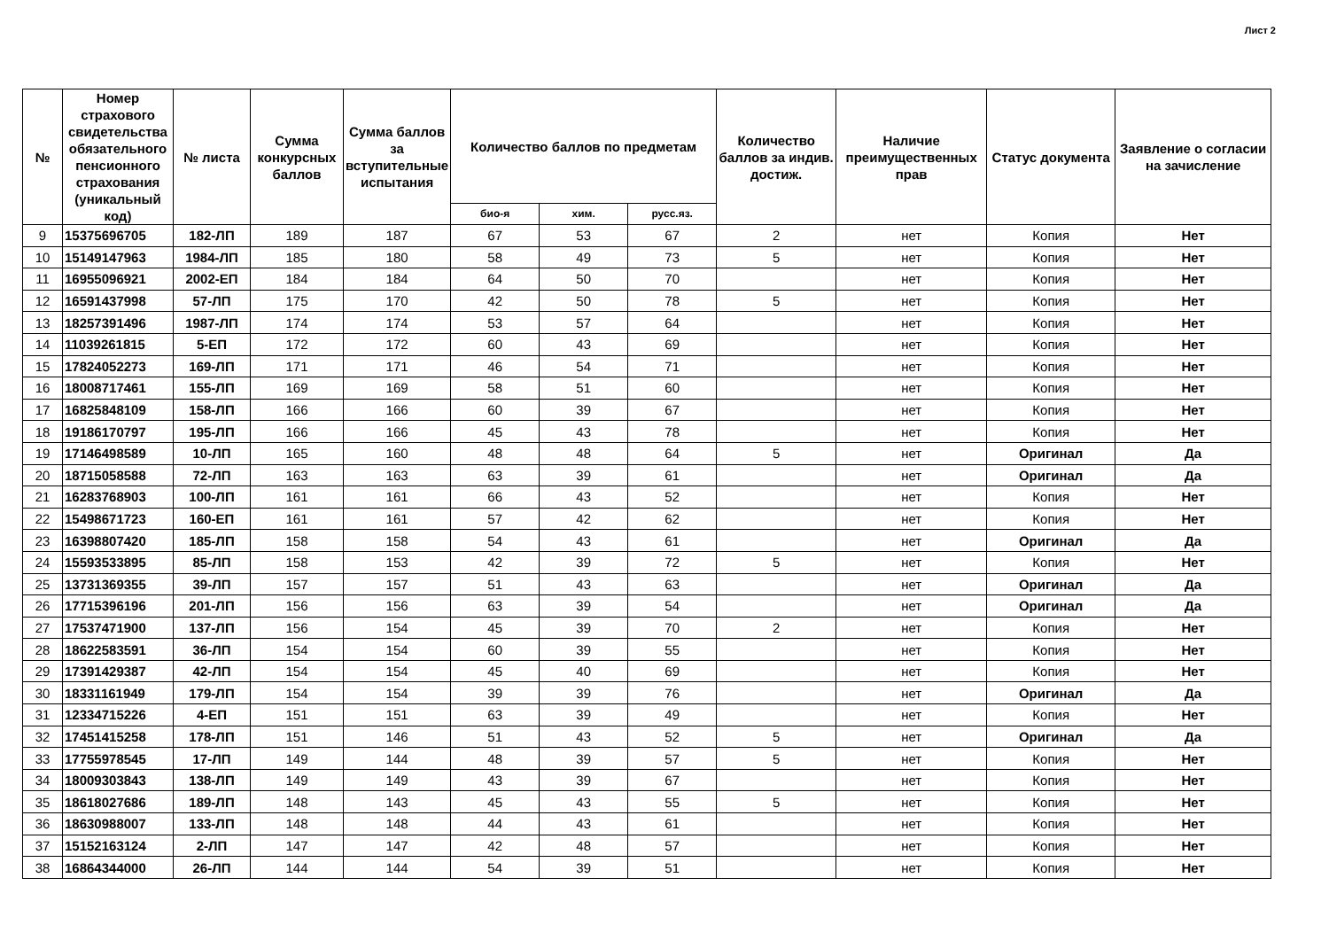Лист 2
| № | Номер страхового свидетельства обязательного пенсионного страхования (уникальный код) | № листа | Сумма конкурсных баллов | Сумма баллов за вступительные испытания | Количество баллов по предметам | | | Количество баллов за индив. достиж. | Наличие преимущественных прав | Статус документа | Заявление о согласии на зачисление |
| --- | --- | --- | --- | --- | --- | --- | --- | --- | --- | --- | --- |
| | | | | | био-я | хим. | русс.яз. | | | | |
| 9 | 15375696705 | 182-ЛП | 189 | 187 | 67 | 53 | 67 | 2 | нет | Копия | Нет |
| 10 | 15149147963 | 1984-ЛП | 185 | 180 | 58 | 49 | 73 | 5 | нет | Копия | Нет |
| 11 | 16955096921 | 2002-ЕП | 184 | 184 | 64 | 50 | 70 | | нет | Копия | Нет |
| 12 | 16591437998 | 57-ЛП | 175 | 170 | 42 | 50 | 78 | 5 | нет | Копия | Нет |
| 13 | 18257391496 | 1987-ЛП | 174 | 174 | 53 | 57 | 64 | | нет | Копия | Нет |
| 14 | 11039261815 | 5-ЕП | 172 | 172 | 60 | 43 | 69 | | нет | Копия | Нет |
| 15 | 17824052273 | 169-ЛП | 171 | 171 | 46 | 54 | 71 | | нет | Копия | Нет |
| 16 | 18008717461 | 155-ЛП | 169 | 169 | 58 | 51 | 60 | | нет | Копия | Нет |
| 17 | 16825848109 | 158-ЛП | 166 | 166 | 60 | 39 | 67 | | нет | Копия | Нет |
| 18 | 19186170797 | 195-ЛП | 166 | 166 | 45 | 43 | 78 | | нет | Копия | Нет |
| 19 | 17146498589 | 10-ЛП | 165 | 160 | 48 | 48 | 64 | 5 | нет | Оригинал | Да |
| 20 | 18715058588 | 72-ЛП | 163 | 163 | 63 | 39 | 61 | | нет | Оригинал | Да |
| 21 | 16283768903 | 100-ЛП | 161 | 161 | 66 | 43 | 52 | | нет | Копия | Нет |
| 22 | 15498671723 | 160-ЕП | 161 | 161 | 57 | 42 | 62 | | нет | Копия | Нет |
| 23 | 16398807420 | 185-ЛП | 158 | 158 | 54 | 43 | 61 | | нет | Оригинал | Да |
| 24 | 15593533895 | 85-ЛП | 158 | 153 | 42 | 39 | 72 | 5 | нет | Копия | Нет |
| 25 | 13731369355 | 39-ЛП | 157 | 157 | 51 | 43 | 63 | | нет | Оригинал | Да |
| 26 | 17715396196 | 201-ЛП | 156 | 156 | 63 | 39 | 54 | | нет | Оригинал | Да |
| 27 | 17537471900 | 137-ЛП | 156 | 154 | 45 | 39 | 70 | 2 | нет | Копия | Нет |
| 28 | 18622583591 | 36-ЛП | 154 | 154 | 60 | 39 | 55 | | нет | Копия | Нет |
| 29 | 17391429387 | 42-ЛП | 154 | 154 | 45 | 40 | 69 | | нет | Копия | Нет |
| 30 | 18331161949 | 179-ЛП | 154 | 154 | 39 | 39 | 76 | | нет | Оригинал | Да |
| 31 | 12334715226 | 4-ЕП | 151 | 151 | 63 | 39 | 49 | | нет | Копия | Нет |
| 32 | 17451415258 | 178-ЛП | 151 | 146 | 51 | 43 | 52 | 5 | нет | Оригинал | Да |
| 33 | 17755978545 | 17-ЛП | 149 | 144 | 48 | 39 | 57 | 5 | нет | Копия | Нет |
| 34 | 18009303843 | 138-ЛП | 149 | 149 | 43 | 39 | 67 | | нет | Копия | Нет |
| 35 | 18618027686 | 189-ЛП | 148 | 143 | 45 | 43 | 55 | 5 | нет | Копия | Нет |
| 36 | 18630988007 | 133-ЛП | 148 | 148 | 44 | 43 | 61 | | нет | Копия | Нет |
| 37 | 15152163124 | 2-ЛП | 147 | 147 | 42 | 48 | 57 | | нет | Копия | Нет |
| 38 | 16864344000 | 26-ЛП | 144 | 144 | 54 | 39 | 51 | | нет | Копия | Нет |